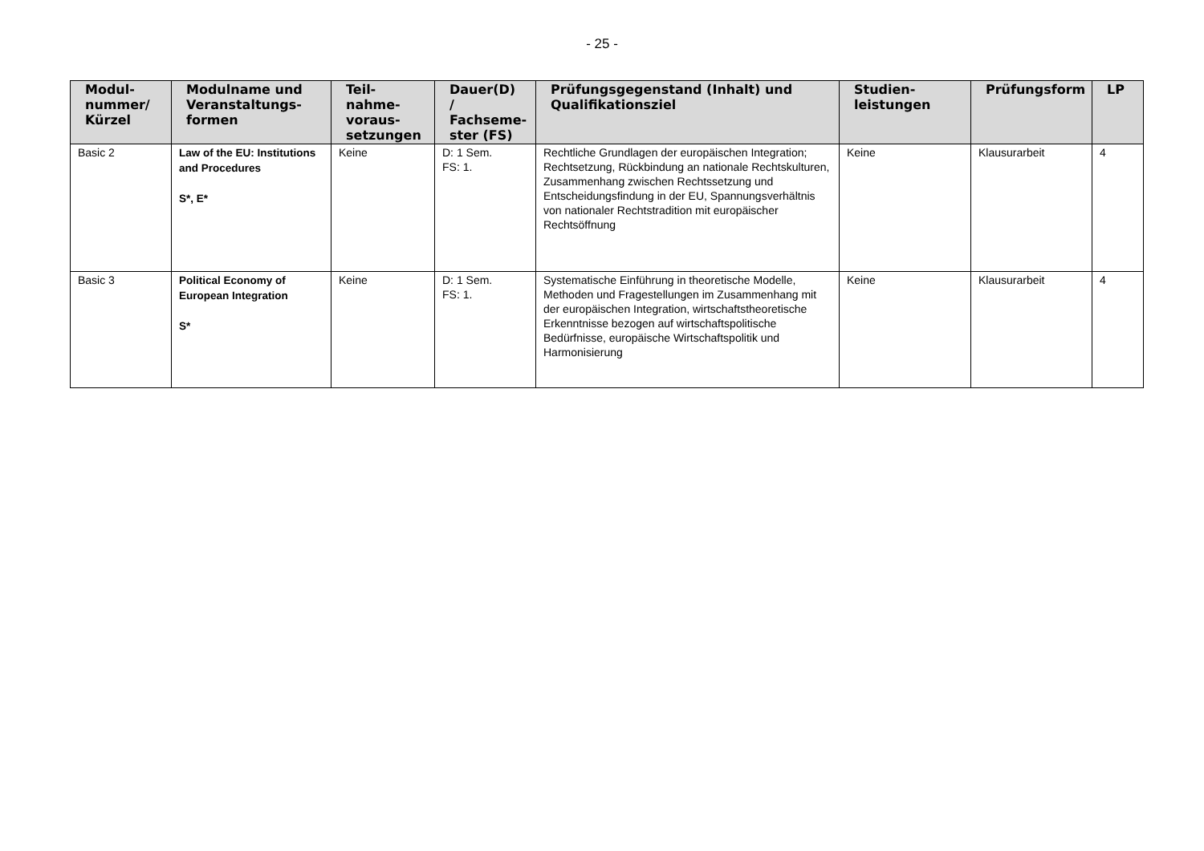- 25 -
| Modul- nummer/ Kürzel | Modulname und Veranstaltungs- formen | Teil- nahme- voraus- setzungen | Dauer(D) / Fachseme- ster (FS) | Prüfungsgegenstand (Inhalt) und Qualifikationsziel | Studien- leistungen | Prüfungsform | LP |
| --- | --- | --- | --- | --- | --- | --- | --- |
| Basic 2 | Law of the EU: Institutions and Procedures S*, E* | Keine | D: 1 Sem. FS: 1. | Rechtliche Grundlagen der europäischen Integration; Rechtsetzung, Rückbindung an nationale Rechtskulturen, Zusammenhang zwischen Rechtssetzung und Entscheidungsfindung in der EU, Spannungsverhältnis von nationaler Rechtstradition mit europäischer Rechtsöffnung | Keine | Klausurarbeit | 4 |
| Basic 3 | Political Economy of European Integration S* | Keine | D: 1 Sem. FS: 1. | Systematische Einführung in theoretische Modelle, Methoden und Fragestellungen im Zusammenhang mit der europäischen Integration, wirtschaftstheoretische Erkenntnisse bezogen auf wirtschaftspolitische Bedürfnisse, europäische Wirtschaftspolitik und Harmonisierung | Keine | Klausurarbeit | 4 |